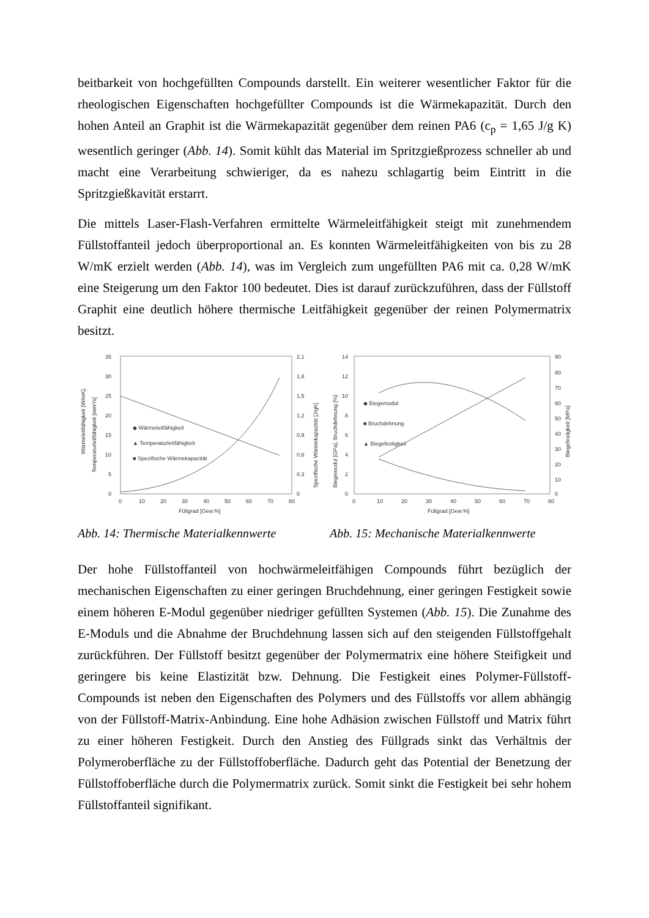beitbarkeit von hochgefüllten Compounds darstellt. Ein weiterer wesentlicher Faktor für die rheologischen Eigenschaften hochgefüllter Compounds ist die Wärmekapazität. Durch den hohen Anteil an Graphit ist die Wärmekapazität gegenüber dem reinen PA6 (c<sub>p</sub> = 1,65 J/g K) wesentlich geringer (Abb. 14). Somit kühlt das Material im Spritzgießprozess schneller ab und macht eine Verarbeitung schwieriger, da es nahezu schlagartig beim Eintritt in die Spritzgießkavität erstarrt.
Die mittels Laser-Flash-Verfahren ermittelte Wärmeleitfähigkeit steigt mit zunehmendem Füllstoffanteil jedoch überproportional an. Es konnten Wärmeleitfähigkeiten von bis zu 28 W/mK erzielt werden (Abb. 14), was im Vergleich zum ungefüllten PA6 mit ca. 0,28 W/mK eine Steigerung um den Faktor 100 bedeutet. Dies ist darauf zurückzuführen, dass der Füllstoff Graphit eine deutlich höhere thermische Leitfähigkeit gegenüber der reinen Polymermatrix besitzt.
Wärmeleitfähigkeit [W/mK],
Temperaturleitfähigkeit [mm²/s]
35
30
25
20
15
10
5
0
2,1
1,8
1,5
1,2
0,9
0,6
0,3
0
0
10
20
30
40
50
60
70
80
Füllgrad [Gew.%]
Spezifische Wärmekapazität [J/gK]
◆ Wärmeleitfähigkeit
▲ Temperaturleitfähigkeit
■ Spezifische Wärmekapazität
Abb. 14: Thermische Materialkennwerte
Biegemodul [GPa], Bruchdehnung [%]
14
12
10
8
6
4
2
0
90
80
70
60
50
40
30
20
10
0
0
10
20
30
40
50
60
70
80
Füllgrad [Gew.%]
Biegefestigkeit [MPa]
◆ Biegemodul
■ Bruchdehnung
▲ Biegefestigkeit
Abb. 15: Mechanische Materialkennwerte
Der hohe Füllstoffanteil von hochwärmeleitfähigen Compounds führt bezüglich der mechanischen Eigenschaften zu einer geringen Bruchdehnung, einer geringen Festigkeit sowie einem höheren E-Modul gegenüber niedriger gefüllten Systemen (Abb. 15). Die Zunahme des E-Moduls und die Abnahme der Bruchdehnung lassen sich auf den steigenden Füllstoffgehalt zurückführen. Der Füllstoff besitzt gegenüber der Polymermatrix eine höhere Steifigkeit und geringere bis keine Elastizität bzw. Dehnung. Die Festigkeit eines Polymer-Füllstoff-Compounds ist neben den Eigenschaften des Polymers und des Füllstoffs vor allem abhängig von der Füllstoff-Matrix-Anbindung. Eine hohe Adhäsion zwischen Füllstoff und Matrix führt zu einer höheren Festigkeit. Durch den Anstieg des Füllgrads sinkt das Verhältnis der Polymeroberfläche zu der Füllstoffoberfläche. Dadurch geht das Potential der Benetzung der Füllstoffoberfläche durch die Polymermatrix zurück. Somit sinkt die Festigkeit bei sehr hohem Füllstoffanteil signifikant.